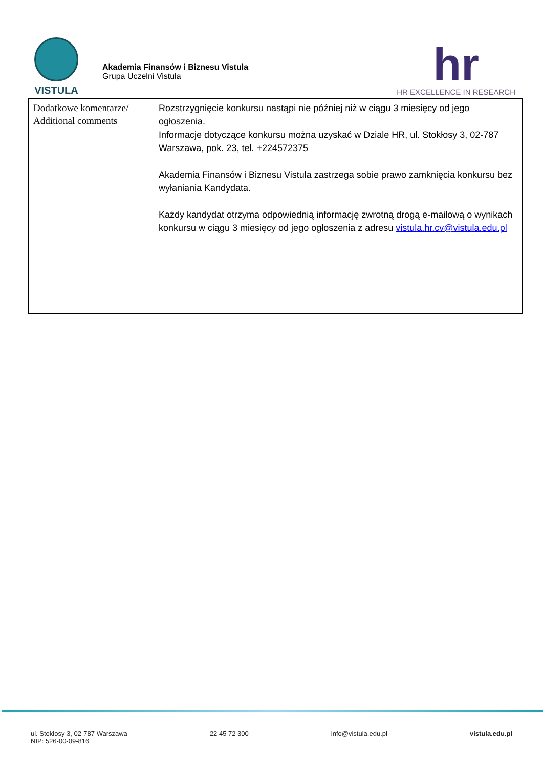VISTULA
Akademia Finansów i Biznesu Vistula
Grupa Uczelni Vistula
hr
HR EXCELLENCE IN RESEARCH
| Dodatkowe komentarze/ Additional comments | Rozstrzygnięcie konkursu nastąpi nie później niż w ciągu 3 miesięcy od jego ogłoszenia. Informacje dotyczące konkursu można uzyskać w Dziale HR, ul. Stokłosy 3, 02-787 Warszawa, pok. 23, tel. +224572375 Akademia Finansów i Biznesu Vistula zastrzega sobie prawo zamknięcia konkursu bez wyłaniania Kandydata. Każdy kandydat otrzyma odpowiednią informację zwrotną drogą e-mailową o wynikach konkursu w ciągu 3 miesięcy od jego ogłoszenia z adresu vistula.hr.cv@vistula.edu.pl |
ul. Stokłosy 3, 02-787 Warszawa
NIP: 526-00-09-816
22 45 72 300 info@vistula.edu.pl vistula.edu.pl